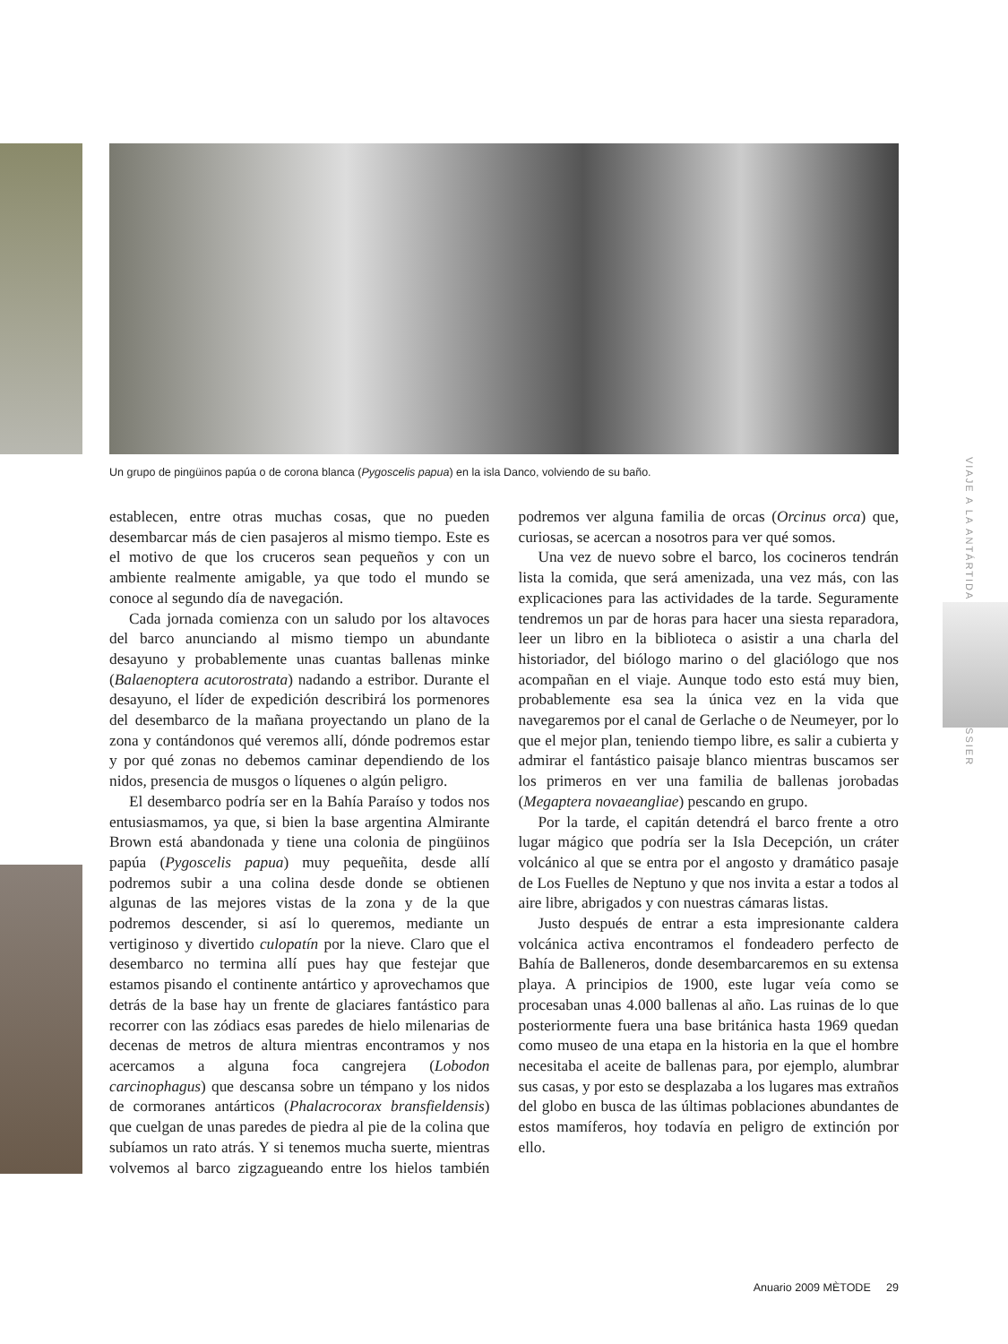Un grupo de pingüinos papúa o de corona blanca (Pygoscelis papua) en la isla Danco, volviendo de su baño.
VIAJE A LA ANTÁRTIDA DOSSIER
establecen, entre otras muchas cosas, que no pueden desembarcar más de cien pasajeros al mismo tiempo. Este es el motivo de que los cruceros sean pequeños y con un ambiente realmente amigable, ya que todo el mundo se conoce al segundo día de navegación.
Cada jornada comienza con un saludo por los altavoces del barco anunciando al mismo tiempo un abundante desayuno y probablemente unas cuantas ballenas minke (Balaenoptera acutorostrata) nadando a estribor. Durante el desayuno, el líder de expedición describirá los pormenores del desembarco de la mañana proyectando un plano de la zona y contándonos qué veremos allí, dónde podremos estar y por qué zonas no debemos caminar dependiendo de los nidos, presencia de musgos o líquenes o algún peligro.
El desembarco podría ser en la Bahía Paraíso y todos nos entusiasmamos, ya que, si bien la base argentina Almirante Brown está abandonada y tiene una colonia de pingüinos papúa (Pygoscelis papua) muy pequeñita, desde allí podremos subir a una colina desde donde se obtienen algunas de las mejores vistas de la zona y de la que podremos descender, si así lo queremos, mediante un vertiginoso y divertido culopatín por la nieve. Claro que el desembarco no termina allí pues hay que festejar que estamos pisando el continente antártico y aprovechamos que detrás de la base hay un frente de glaciares fantástico para recorrer con las zódiacs esas paredes de hielo milenarias de decenas de metros de altura mientras encontramos y nos acercamos a alguna foca cangrejera (Lobodon carcinophagus) que descansa sobre un témpano y los nidos de cormoranes antárticos (Phalacrocorax bransfieldensis) que cuelgan de unas paredes de piedra al pie de la colina que subíamos un rato atrás. Y si tenemos mucha suerte, mientras volvemos al barco zigzagueando entre los hielos también podremos ver alguna familia de orcas (Orcinus orca) que, curiosas, se acercan a nosotros para ver qué somos.
Una vez de nuevo sobre el barco, los cocineros tendrán lista la comida, que será amenizada, una vez más, con las explicaciones para las actividades de la tarde. Seguramente tendremos un par de horas para hacer una siesta reparadora, leer un libro en la biblioteca o asistir a una charla del historiador, del biólogo marino o del glaciólogo que nos acompañan en el viaje. Aunque todo esto está muy bien, probablemente esa sea la única vez en la vida que navegaremos por el canal de Gerlache o de Neumeyer, por lo que el mejor plan, teniendo tiempo libre, es salir a cubierta y admirar el fantástico paisaje blanco mientras buscamos ser los primeros en ver una familia de ballenas jorobadas (Megaptera novaeangliae) pescando en grupo.
Por la tarde, el capitán detendrá el barco frente a otro lugar mágico que podría ser la Isla Decepción, un cráter volcánico al que se entra por el angosto y dramático pasaje de Los Fuelles de Neptuno y que nos invita a estar a todos al aire libre, abrigados y con nuestras cámaras listas.
Justo después de entrar a esta impresionante caldera volcánica activa encontramos el fondeadero perfecto de Bahía de Balleneros, donde desembarcaremos en su extensa playa. A principios de 1900, este lugar veía como se procesaban unas 4.000 ballenas al año. Las ruinas de lo que posteriormente fuera una base británica hasta 1969 quedan como museo de una etapa en la historia en la que el hombre necesitaba el aceite de ballenas para, por ejemplo, alumbrar sus casas, y por esto se desplazaba a los lugares mas extraños del globo en busca de las últimas poblaciones abundantes de estos mamíferos, hoy todavía en peligro de extinción por ello.
Anuario 2009 MÈTODE 29